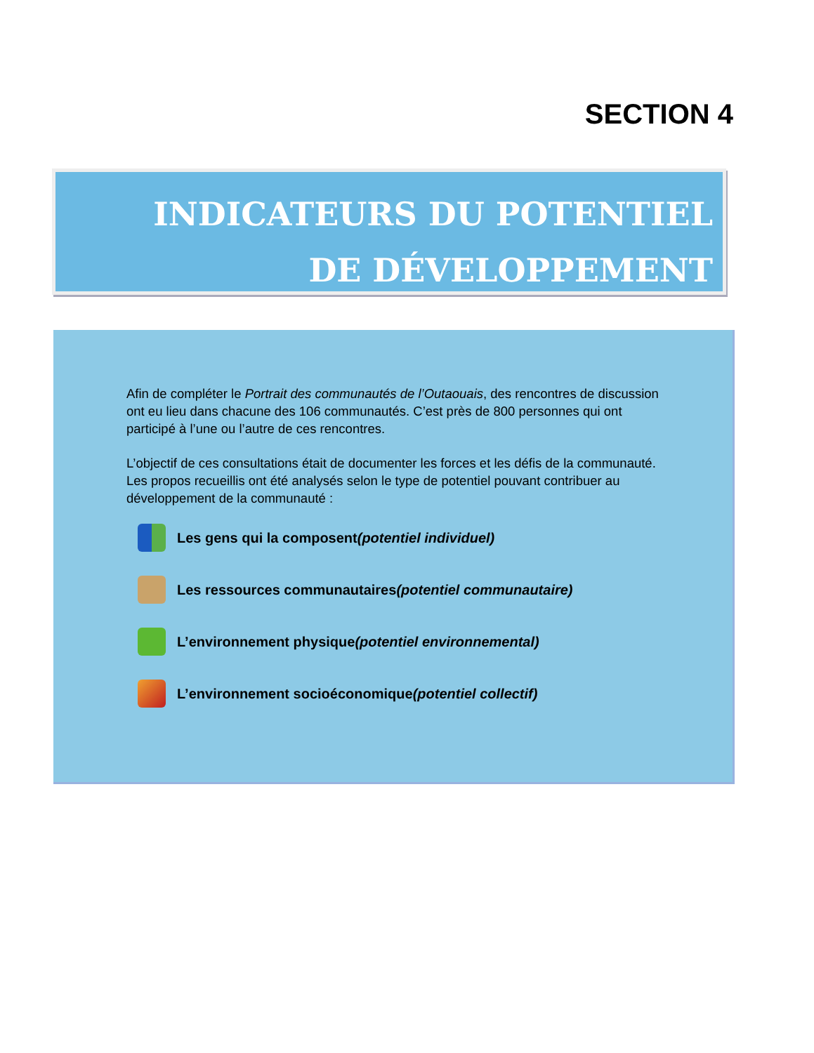SECTION 4
INDICATEURS DU POTENTIEL
DE DÉVELOPPEMENT
Afin de compléter le Portrait des communautés de l’Outaouais, des rencontres de discussion ont eu lieu dans chacune des 106 communautés. C’est près de 800 personnes qui ont participé à l’une ou l’autre de ces rencontres.
L’objectif de ces consultations était de documenter les forces et les défis de la communauté. Les propos recueillis ont été analysés selon le type de potentiel pouvant contribuer au développement de la communauté :
Les gens qui la composent (potentiel individuel)
Les ressources communautaires (potentiel communautaire)
L’environnement physique (potentiel environnemental)
L’environnement socioéconomique (potentiel collectif)